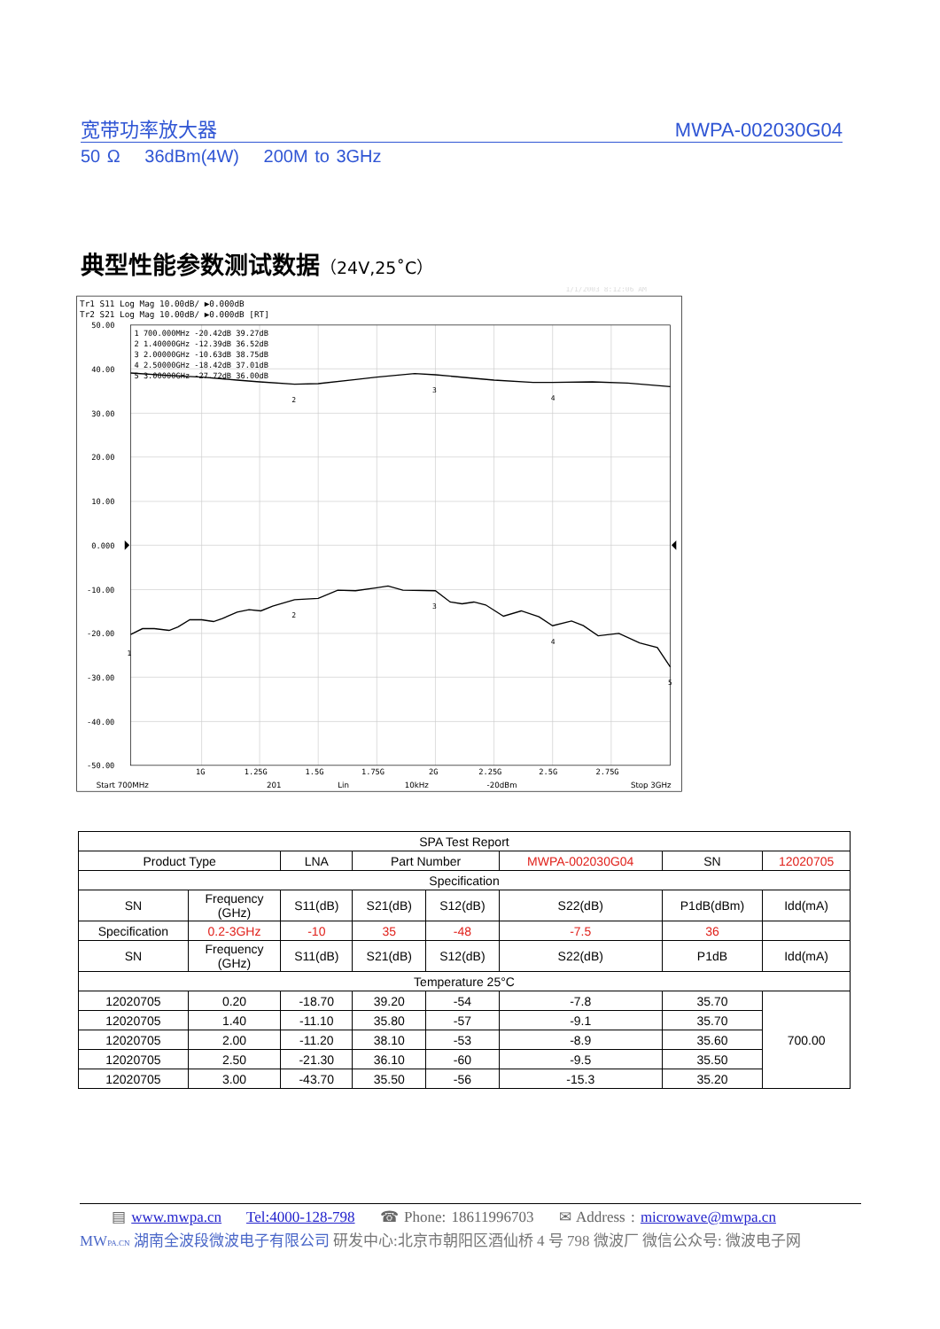宽带功率放大器 MWPA-002030G04
50 Ω 36dBm(4W) 200M to 3GHz
典型性能参数测试数据（24V,25˚C）
1/1/2003 8:12:06 AM
Tr1 S11 Log Mag 10.00dB/ ▶0.000dB
Tr2 S21 Log Mag 10.00dB/ ▶0.000dB [RT]
50.00
40.00
30.00
20.00
10.00
0.000
-10.00
-20.00
-30.00
-40.00
-50.00
1 700.000MHz -20.42dB 39.27dB
2 1.40000GHz -12.39dB 36.52dB
3 2.00000GHz -10.63dB 38.75dB
4 2.50000GHz -18.42dB 37.01dB
5 3.00000GHz -27.72dB 36.00dB
1
2
2
3
3
4
4
5
1G
1.25G
1.5G
1.75G
2G
2.25G
2.5G
2.75G
Start 700MHz
201
Lin
10kHz
-20dBm
Stop 3GHz
| SPA Test Report | | | | | | | |
| Product Type | | LNA | Part Number | | MWPA-002030G04 | SN | 12020705 |
| Specification | | | | | | | |
| SN | Frequency (GHz) | S11(dB) | S21(dB) | S12(dB) | S22(dB) | P1dB(dBm) | Idd(mA) |
| Specification | 0.2-3GHz | -10 | 35 | -48 | -7.5 | 36 | |
| SN | Frequency (GHz) | S11(dB) | S21(dB) | S12(dB) | S22(dB) | P1dB | Idd(mA) |
| Temperature 25°C | | | | | | | |
| 12020705 | 0.20 | -18.70 | 39.20 | -54 | -7.8 | 35.70 | 700.00 |
| 12020705 | 1.40 | -11.10 | 35.80 | -57 | -9.1 | 35.70 | |
| 12020705 | 2.00 | -11.20 | 38.10 | -53 | -8.9 | 35.60 | |
| 12020705 | 2.50 | -21.30 | 36.10 | -60 | -9.5 | 35.50 | |
| 12020705 | 3.00 | -43.70 | 35.50 | -56 | -15.3 | 35.20 | |
▤ www.mwpa.cn Tel:4000-128-798 ☎ Phone: 18611996703 ✉ Address : microwave@mwpa.cn
MWPA.CN 湖南全波段微波电子有限公司 研发中心:北京市朝阳区酒仙桥 4 号 798 微波厂 微信公众号: 微波电子网